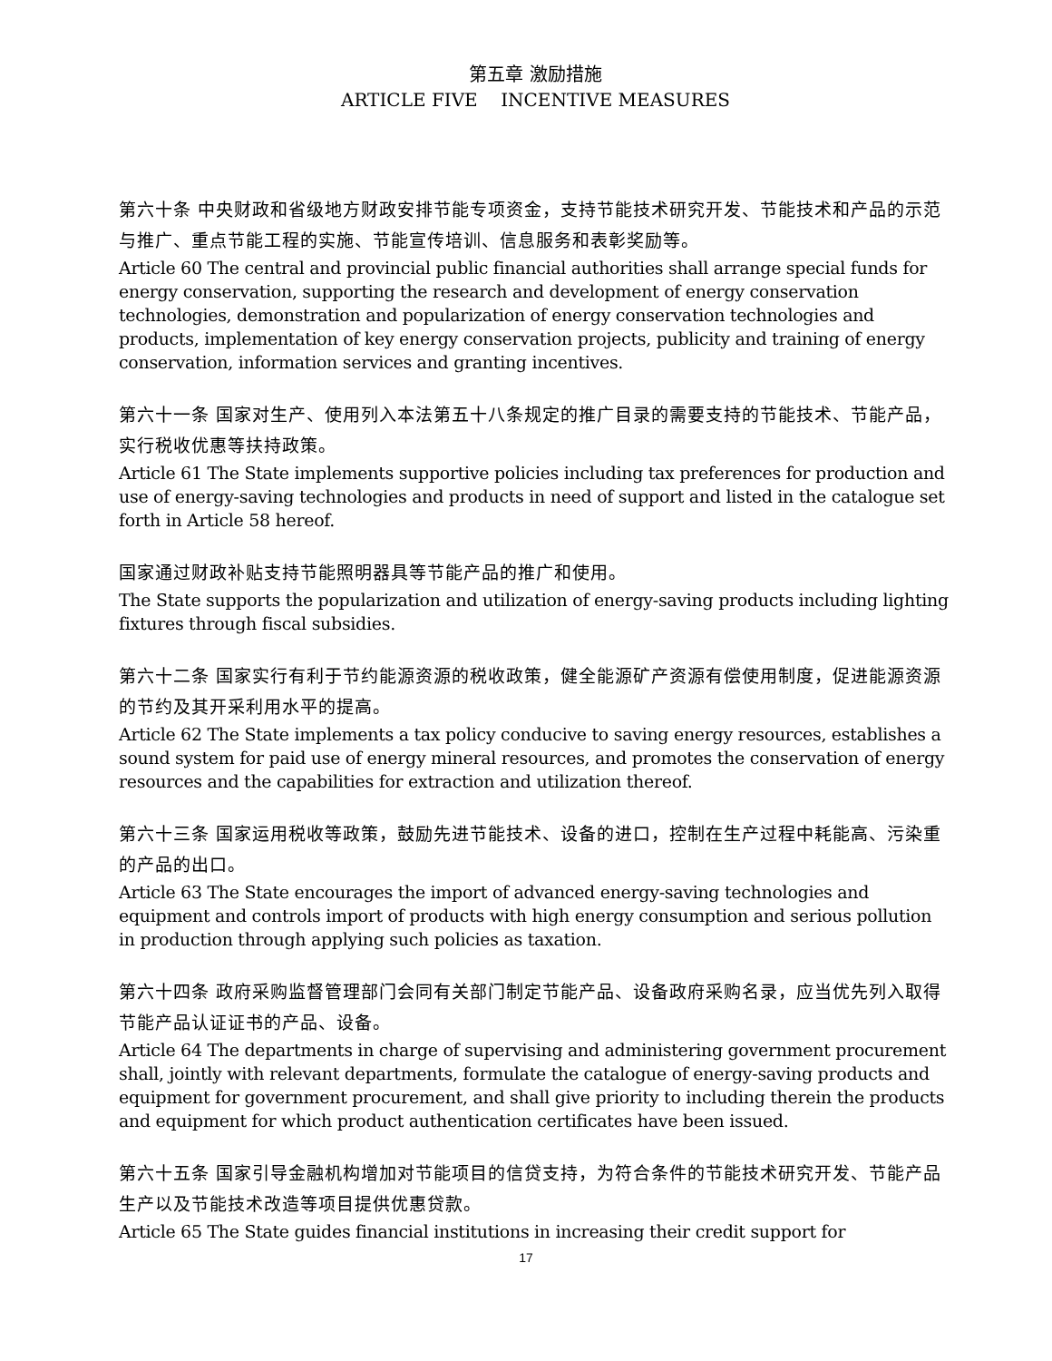第五章 激励措施
ARTICLE FIVE INCENTIVE MEASURES
第六十条 中央财政和省级地方财政安排节能专项资金，支持节能技术研究开发、节能技术和产品的示范与推广、重点节能工程的实施、节能宣传培训、信息服务和表彰奖励等。
Article 60 The central and provincial public financial authorities shall arrange special funds for energy conservation, supporting the research and development of energy conservation technologies, demonstration and popularization of energy conservation technologies and products, implementation of key energy conservation projects, publicity and training of energy conservation, information services and granting incentives.
第六十一条 国家对生产、使用列入本法第五十八条规定的推广目录的需要支持的节能技术、节能产品，实行税收优惠等扶持政策。
Article 61 The State implements supportive policies including tax preferences for production and use of energy-saving technologies and products in need of support and listed in the catalogue set forth in Article 58 hereof.
国家通过财政补贴支持节能照明器具等节能产品的推广和使用。
The State supports the popularization and utilization of energy-saving products including lighting fixtures through fiscal subsidies.
第六十二条 国家实行有利于节约能源资源的税收政策，健全能源矿产资源有偿使用制度，促进能源资源的节约及其开采利用水平的提高。
Article 62 The State implements a tax policy conducive to saving energy resources, establishes a sound system for paid use of energy mineral resources, and promotes the conservation of energy resources and the capabilities for extraction and utilization thereof.
第六十三条 国家运用税收等政策，鼓励先进节能技术、设备的进口，控制在生产过程中耗能高、污染重的产品的出口。
Article 63 The State encourages the import of advanced energy-saving technologies and equipment and controls import of products with high energy consumption and serious pollution in production through applying such policies as taxation.
第六十四条 政府采购监督管理部门会同有关部门制定节能产品、设备政府采购名录，应当优先列入取得节能产品认证证书的产品、设备。
Article 64 The departments in charge of supervising and administering government procurement shall, jointly with relevant departments, formulate the catalogue of energy-saving products and equipment for government procurement, and shall give priority to including therein the products and equipment for which product authentication certificates have been issued.
第六十五条 国家引导金融机构增加对节能项目的信贷支持，为符合条件的节能技术研究开发、节能产品生产以及节能技术改造等项目提供优惠贷款。
Article 65 The State guides financial institutions in increasing their credit support for
17